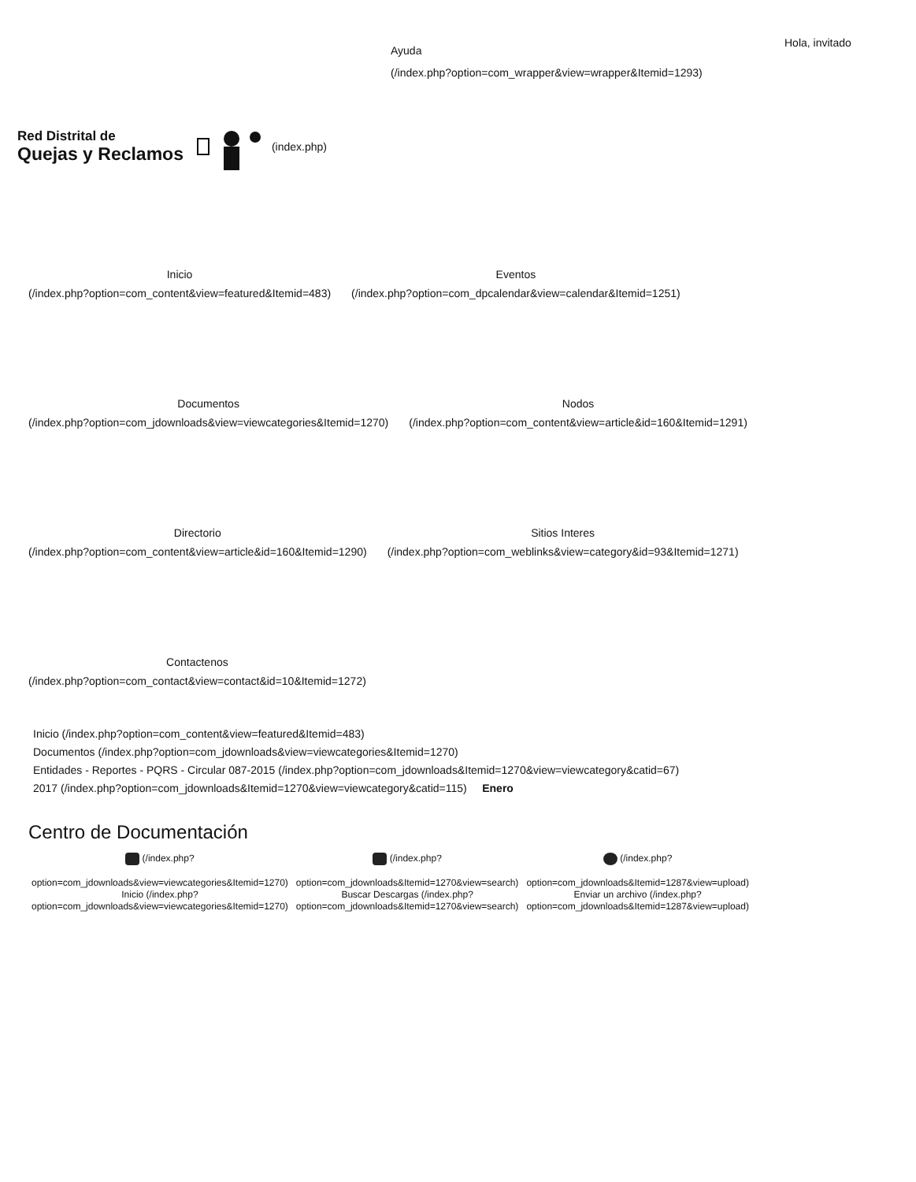Ayuda
(/index.php?option=com_wrapper&view=wrapper&Itemid=1293)
Hola, invitado
Red Distrital de
Quejas y Reclamos
(index.php)
Inicio
(/index.php?option=com_content&view=featured&Itemid=483)
Eventos
(/index.php?option=com_dpcalendar&view=calendar&Itemid=1251)
Documentos
(/index.php?option=com_jdownloads&view=viewcategories&Itemid=1270)
Nodos
(/index.php?option=com_content&view=article&id=160&Itemid=1291)
Directorio
(/index.php?option=com_content&view=article&id=160&Itemid=1290)
Sitios Interes
(/index.php?option=com_weblinks&view=category&id=93&Itemid=1271)
Contactenos
(/index.php?option=com_contact&view=contact&id=10&Itemid=1272)
Inicio (/index.php?option=com_content&view=featured&Itemid=483)
Documentos (/index.php?option=com_jdownloads&view=viewcategories&Itemid=1270)
Entidades - Reportes - PQRS - Circular 087-2015 (/index.php?option=com_jdownloads&Itemid=1270&view=viewcategory&catid=67)
2017 (/index.php?option=com_jdownloads&Itemid=1270&view=viewcategory&catid=115) Enero
Centro de Documentación
(/index.php?
option=com_jdownloads&view=viewcategories&Itemid=1270)
Inicio (/index.php?
option=com_jdownloads&view=viewcategories&Itemid=1270)
(/index.php?
option=com_jdownloads&Itemid=1270&view=search)
Buscar Descargas (/index.php?
option=com_jdownloads&Itemid=1270&view=search)
(/index.php?
option=com_jdownloads&Itemid=1287&view=upload)
Enviar un archivo (/index.php?
option=com_jdownloads&Itemid=1287&view=upload)